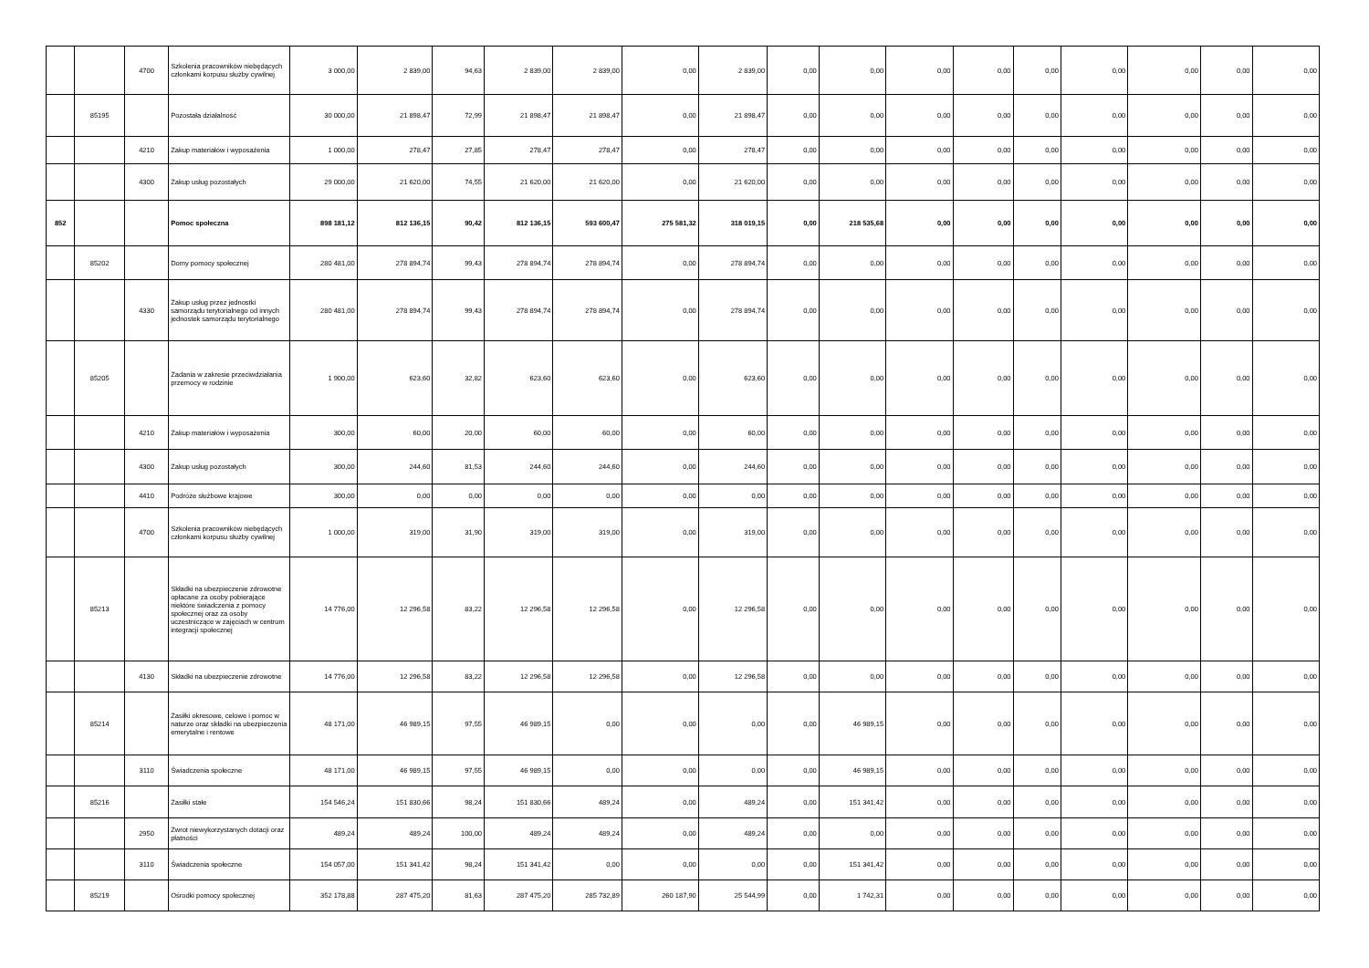| | | 4700 | Szkolenia pracowników niebędących członkami korpusu służby cywilnej | 3 000,00 | 2 839,00 | 94,63 | 2 839,00 | 2 839,00 | 0,00 | 2 839,00 | 0,00 | 0,00 | 0,00 | 0,00 | 0,00 | 0,00 | 0,00 | 0,00 | 0,00 |
| | 85195 | | Pozostała działalność | 30 000,00 | 21 898,47 | 72,99 | 21 898,47 | 21 898,47 | 0,00 | 21 898,47 | 0,00 | 0,00 | 0,00 | 0,00 | 0,00 | 0,00 | 0,00 | 0,00 | 0,00 |
| | | 4210 | Zakup materiałów i wyposażenia | 1 000,00 | 278,47 | 27,85 | 278,47 | 278,47 | 0,00 | 278,47 | 0,00 | 0,00 | 0,00 | 0,00 | 0,00 | 0,00 | 0,00 | 0,00 | 0,00 |
| | | 4300 | Zakup usług pozostałych | 29 000,00 | 21 620,00 | 74,55 | 21 620,00 | 21 620,00 | 0,00 | 21 620,00 | 0,00 | 0,00 | 0,00 | 0,00 | 0,00 | 0,00 | 0,00 | 0,00 | 0,00 |
| 852 | | | Pomoc społeczna | 898 181,12 | 812 136,15 | 90,42 | 812 136,15 | 593 600,47 | 275 581,32 | 318 019,15 | 0,00 | 218 535,68 | 0,00 | 0,00 | 0,00 | 0,00 | 0,00 | 0,00 | 0,00 |
| | 85202 | | Domy pomocy społecznej | 280 481,00 | 278 894,74 | 99,43 | 278 894,74 | 278 894,74 | 0,00 | 278 894,74 | 0,00 | 0,00 | 0,00 | 0,00 | 0,00 | 0,00 | 0,00 | 0,00 | 0,00 |
| | | 4330 | Zakup usług przez jednostki samorządu terytorialnego od innych jednostek samorządu terytorialnego | 280 481,00 | 278 894,74 | 99,43 | 278 894,74 | 278 894,74 | 0,00 | 278 894,74 | 0,00 | 0,00 | 0,00 | 0,00 | 0,00 | 0,00 | 0,00 | 0,00 | 0,00 |
| | 85205 | | Zadania w zakresie przeciwdziałania przemocy w rodzinie | 1 900,00 | 623,60 | 32,82 | 623,60 | 623,60 | 0,00 | 623,60 | 0,00 | 0,00 | 0,00 | 0,00 | 0,00 | 0,00 | 0,00 | 0,00 | 0,00 |
| | | 4210 | Zakup materiałów i wyposażenia | 300,00 | 60,00 | 20,00 | 60,00 | 60,00 | 0,00 | 60,00 | 0,00 | 0,00 | 0,00 | 0,00 | 0,00 | 0,00 | 0,00 | 0,00 | 0,00 |
| | | 4300 | Zakup usług pozostałych | 300,00 | 244,60 | 81,53 | 244,60 | 244,60 | 0,00 | 244,60 | 0,00 | 0,00 | 0,00 | 0,00 | 0,00 | 0,00 | 0,00 | 0,00 | 0,00 |
| | | 4410 | Podróże służbowe krajowe | 300,00 | 0,00 | 0,00 | 0,00 | 0,00 | 0,00 | 0,00 | 0,00 | 0,00 | 0,00 | 0,00 | 0,00 | 0,00 | 0,00 | 0,00 | 0,00 |
| | | 4700 | Szkolenia pracowników niebędących członkami korpusu służby cywilnej | 1 000,00 | 319,00 | 31,90 | 319,00 | 319,00 | 0,00 | 319,00 | 0,00 | 0,00 | 0,00 | 0,00 | 0,00 | 0,00 | 0,00 | 0,00 | 0,00 |
| | 85213 | | Składki na ubezpieczenie zdrowotne opłacane za osoby pobierające niektóre świadczenia z pomocy społecznej oraz za osoby uczestniczące w zajęciach w centrum integracji społecznej | 14 776,00 | 12 296,58 | 83,22 | 12 296,58 | 12 296,58 | 0,00 | 12 296,58 | 0,00 | 0,00 | 0,00 | 0,00 | 0,00 | 0,00 | 0,00 | 0,00 | 0,00 |
| | | 4130 | Składki na ubezpieczenie zdrowotne | 14 776,00 | 12 296,58 | 83,22 | 12 296,58 | 12 296,58 | 0,00 | 12 296,58 | 0,00 | 0,00 | 0,00 | 0,00 | 0,00 | 0,00 | 0,00 | 0,00 | 0,00 |
| | 85214 | | Zasiłki okresowe, celowe i pomoc w naturze oraz składki na ubezpieczenia emerytalne i rentowe | 48 171,00 | 46 989,15 | 97,55 | 46 989,15 | 0,00 | 0,00 | 0,00 | 0,00 | 46 989,15 | 0,00 | 0,00 | 0,00 | 0,00 | 0,00 | 0,00 | 0,00 |
| | | 3110 | Świadczenia społeczne | 48 171,00 | 46 989,15 | 97,55 | 46 989,15 | 0,00 | 0,00 | 0,00 | 0,00 | 46 989,15 | 0,00 | 0,00 | 0,00 | 0,00 | 0,00 | 0,00 | 0,00 |
| | 85216 | | Zasiłki stałe | 154 546,24 | 151 830,66 | 98,24 | 151 830,66 | 489,24 | 0,00 | 489,24 | 0,00 | 151 341,42 | 0,00 | 0,00 | 0,00 | 0,00 | 0,00 | 0,00 | 0,00 |
| | | 2950 | Zwrot niewykorzystanych dotacji oraz płatności | 489,24 | 489,24 | 100,00 | 489,24 | 489,24 | 0,00 | 489,24 | 0,00 | 0,00 | 0,00 | 0,00 | 0,00 | 0,00 | 0,00 | 0,00 | 0,00 |
| | | 3110 | Świadczenia społeczne | 154 057,00 | 151 341,42 | 98,24 | 151 341,42 | 0,00 | 0,00 | 0,00 | 0,00 | 151 341,42 | 0,00 | 0,00 | 0,00 | 0,00 | 0,00 | 0,00 | 0,00 |
| | 85219 | | Ośrodki pomocy społecznej | 352 178,88 | 287 475,20 | 81,63 | 287 475,20 | 285 732,89 | 260 187,90 | 25 544,99 | 0,00 | 1 742,31 | 0,00 | 0,00 | 0,00 | 0,00 | 0,00 | 0,00 | 0,00 |